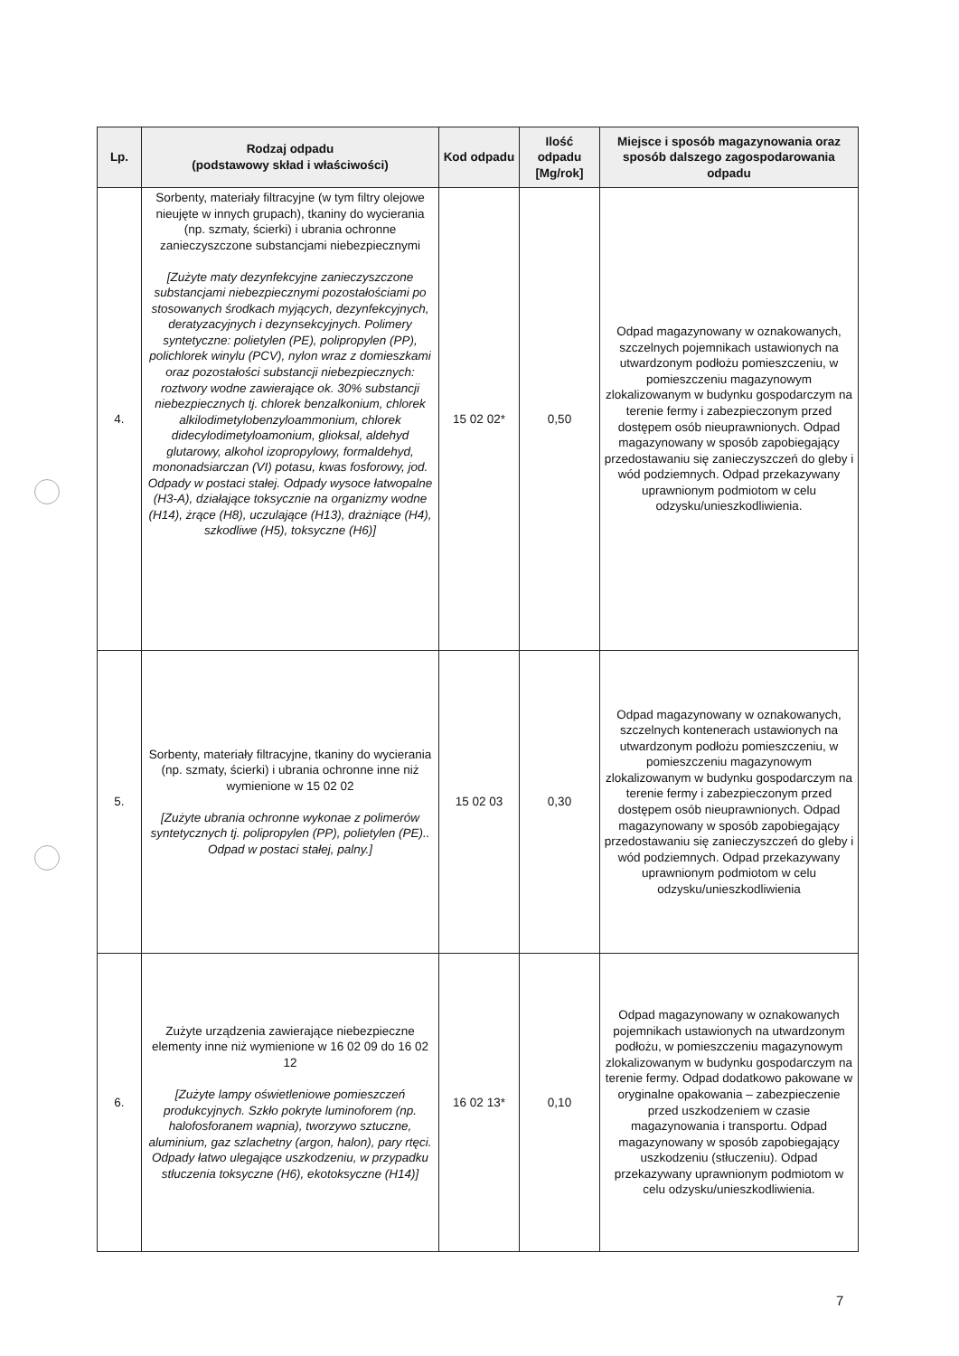| Lp. | Rodzaj odpadu (podstawowy skład i właściwości) | Kod odpadu | Ilość odpadu [Mg/rok] | Miejsce i sposób magazynowania oraz sposób dalszego zagospodarowania odpadu |
| --- | --- | --- | --- | --- |
| 4. | Sorbenty, materiały filtracyjne (w tym filtry olejowe nieujęte w innych grupach), tkaniny do wycierania (np. szmaty, ścierki) i ubrania ochronne zanieczyszczone substancjami niebezpiecznymi [Zużyte maty dezynfekcyjne zanieczyszczone substancjami niebezpiecznymi pozostałościami po stosowanych środkach myjących, dezynfekcyjnych, deratyzacyjnych i dezynsekcyjnych. Polimery syntetyczne: polietylen (PE), polipropylen (PP), polichlorek winylu (PCV), nylon wraz z domieszkami oraz pozostałości substancji niebezpiecznych: roztwory wodne zawierające ok. 30% substancji niebezpiecznych tj. chlorek benzalkonium, chlorek alkilodimetylobenzyloammonium, chlorek didecylodimetyloamonium, glioksal, aldehyd glutarowy, alkohol izopropylowy, formaldehyd, mononadsiarczan (VI) potasu, kwas fosforowy, jod. Odpady w postaci stałej. Odpady wysoce łatwopalne (H3-A), działające toksycznie na organizmy wodne (H14), żrące (H8), uczulające (H13), drażniące (H4), szkodliwe (H5), toksyczne (H6)] | 15 02 02* | 0,50 | Odpad magazynowany w oznakowanych, szczelnych pojemnikach ustawionych na utwardzonym podłożu pomieszczeniu, w pomieszczeniu magazynowym zlokalizowanym w budynku gospodarczym na terenie fermy i zabezpieczonym przed dostępem osób nieuprawnionych. Odpad magazynowany w sposób zapobiegający przedostawaniu się zanieczyszczeń do gleby i wód podziemnych. Odpad przekazywany uprawnionym podmiotom w celu odzysku/unieszkodliwienia. |
| 5. | Sorbenty, materiały filtracyjne, tkaniny do wycierania (np. szmaty, ścierki) i ubrania ochronne inne niż wymienione w 15 02 02 [Zużyte ubrania ochronne wykonae z polimerów syntetycznych tj. polipropylen (PP), polietylen (PE).. Odpad w postaci stałej, palny.] | 15 02 03 | 0,30 | Odpad magazynowany w oznakowanych, szczelnych kontenerach ustawionych na utwardzonym podłożu pomieszczeniu, w pomieszczeniu magazynowym zlokalizowanym w budynku gospodarczym na terenie fermy i zabezpieczonym przed dostępem osób nieuprawnionych. Odpad magazynowany w sposób zapobiegający przedostawaniu się zanieczyszczeń do gleby i wód podziemnych. Odpad przekazywany uprawnionym podmiotom w celu odzysku/unieszkodliwienia |
| 6. | Zużyte urządzenia zawierające niebezpieczne elementy inne niż wymienione w 16 02 09 do 16 02 12 [Zużyte lampy oświetleniowe pomieszczeń produkcyjnych. Szkło pokryte luminoforem (np. halofosforanem wapnia), tworzywo sztuczne, aluminium, gaz szlachetny (argon, halon), pary rtęci. Odpady łatwo ulegające uszkodzeniu, w przypadku stłuczenia toksyczne (H6), ekotoksyczne (H14)] | 16 02 13* | 0,10 | Odpad magazynowany w oznakowanych pojemnikach ustawionych na utwardzonym podłożu, w pomieszczeniu magazynowym zlokalizowanym w budynku gospodarczym na terenie fermy. Odpad dodatkowo pakowane w oryginalne opakowania – zabezpieczenie przed uszkodzeniem w czasie magazynowania i transportu. Odpad magazynowany w sposób zapobiegający uszkodzeniu (stłuczeniu). Odpad przekazywany uprawnionym podmiotom w celu odzysku/unieszkodliwienia. |
7